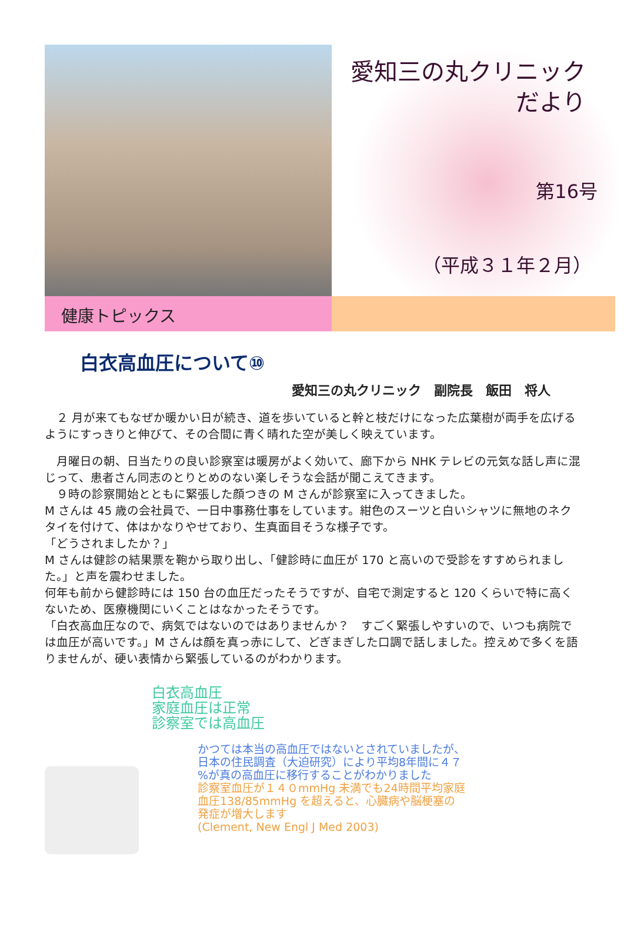愛知三の丸クリニック
だより
第16号
（平成３１年２月）
健康トピックス
白衣高血圧について⑩
愛知三の丸クリニック　副院長　飯田　将人
　２ 月が来てもなぜか暖かい日が続き、道を歩いていると幹と枝だけになった広葉樹が両手を広げるようにすっきりと伸びて、その合間に青く晴れた空が美しく映えています。
　月曜日の朝、日当たりの良い診察室は暖房がよく効いて、廊下から NHK テレビの元気な話し声に混じって、患者さん同志のとりとめのない楽しそうな会話が聞こえてきます。
　９時の診察開始とともに緊張した顔つきの M さんが診察室に入ってきました。
M さんは 45 歳の会社員で、一日中事務仕事をしています。紺色のスーツと白いシャツに無地のネクタイを付けて、体はかなりやせており、生真面目そうな様子です。
「どうされましたか？」
M さんは健診の結果票を鞄から取り出し、「健診時に血圧が 170 と高いので受診をすすめられました。」と声を震わせました。
何年も前から健診時には 150 台の血圧だったそうですが、自宅で測定すると 120 くらいで特に高くないため、医療機関にいくことはなかったそうです。
「白衣高血圧なので、病気ではないのではありませんか？　すごく緊張しやすいので、いつも病院では血圧が高いです。」M さんは顔を真っ赤にして、どぎまぎした口調で話しました。控えめで多くを語りませんが、硬い表情から緊張しているのがわかります。
白衣高血圧
家庭血圧は正常
診察室では高血圧
かつては本当の高血圧ではないとされていましたが、
日本の住民調査（大迫研究）により平均8年間に４７
%が真の高血圧に移行することがわかりました
診察室血圧が１４０mmHg 未満でも24時間平均家庭
血圧138/85mmHg を超えると、心臓病や脳梗塞の
発症が増大します
(Clement, New Engl J Med 2003)